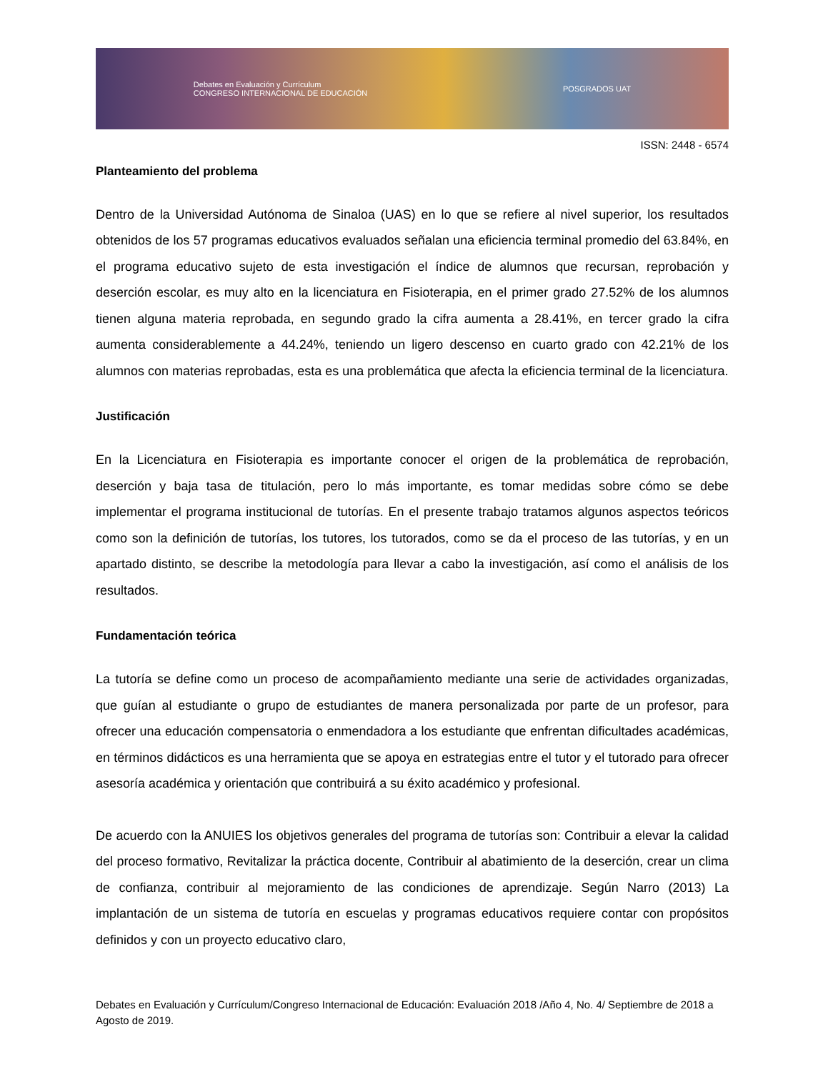Debates en Evaluación y Currículum
CONGRESO INTERNACIONAL DE EDUCACIÓN POSGRADOS UAT
ISSN: 2448 - 6574
Planteamiento del problema
Dentro de la Universidad Autónoma de Sinaloa (UAS) en lo que se refiere al nivel superior, los resultados obtenidos de los 57 programas educativos evaluados señalan una eficiencia terminal promedio del 63.84%, en el programa educativo sujeto de esta investigación el índice de alumnos que recursan, reprobación y deserción escolar, es muy alto en la licenciatura en Fisioterapia, en el primer grado 27.52% de los alumnos tienen alguna materia reprobada, en segundo grado la cifra aumenta a 28.41%, en tercer grado la cifra aumenta considerablemente a 44.24%, teniendo un ligero descenso en cuarto grado con 42.21% de los alumnos con materias reprobadas, esta es una problemática que afecta la eficiencia terminal de la licenciatura.
Justificación
En la Licenciatura en Fisioterapia es importante conocer el origen de la problemática de reprobación, deserción y baja tasa de titulación, pero lo más importante, es tomar medidas sobre cómo se debe implementar el programa institucional de tutorías. En el presente trabajo tratamos algunos aspectos teóricos como son la definición de tutorías, los tutores, los tutorados, como se da el proceso de las tutorías, y en un apartado distinto, se describe la metodología para llevar a cabo la investigación, así como el análisis de los resultados.
Fundamentación teórica
La tutoría se define como un proceso de acompañamiento mediante una serie de actividades organizadas, que guían al estudiante o grupo de estudiantes de manera personalizada por parte de un profesor, para ofrecer una educación compensatoria o enmendadora a los estudiante que enfrentan dificultades académicas, en términos didácticos es una herramienta que se apoya en estrategias entre el tutor y el tutorado para ofrecer asesoría académica y orientación que contribuirá a su éxito académico y profesional.
De acuerdo con la ANUIES los objetivos generales del programa de tutorías son: Contribuir a elevar la calidad del proceso formativo, Revitalizar la práctica docente, Contribuir al abatimiento de la deserción, crear un clima de confianza, contribuir al mejoramiento de las condiciones de aprendizaje. Según Narro (2013) La implantación de un sistema de tutoría en escuelas y programas educativos requiere contar con propósitos definidos y con un proyecto educativo claro,
Debates en Evaluación y Currículum/Congreso Internacional de Educación: Evaluación 2018 /Año 4, No. 4/ Septiembre de 2018 a Agosto de 2019.